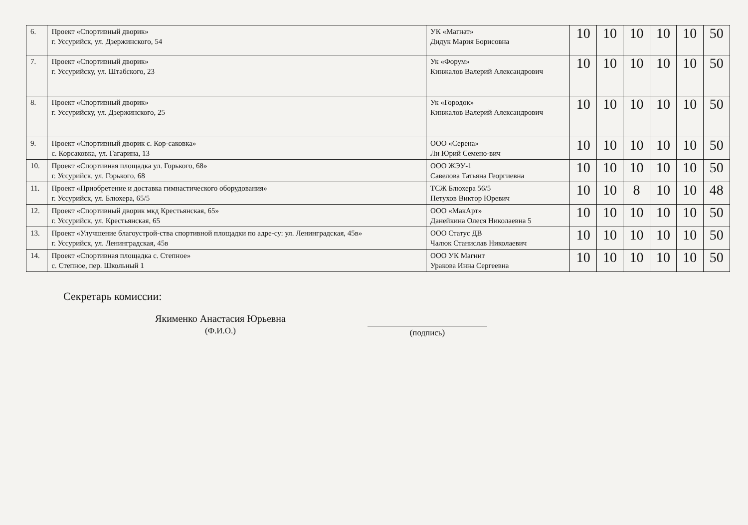| 6. | Проект «Спортивный дворик» г. Уссурийск, ул. Дзержинского, 54 | УК «Магнат» Дидук Мария Борисовна | 10 | 10 | 10 | 10 | 10 | 50 |
| 7. | Проект «Спортивный дворик» г. Уссурийску, ул. Штабского, 23 | Ук «Форум» Кинжалов Валерий Александрович | 10 | 10 | 10 | 10 | 10 | 50 |
| 8. | Проект «Спортивный дворик» г. Уссурийску, ул. Дзержинского, 25 | Ук «Городок» Кинжалов Валерий Александрович | 10 | 10 | 10 | 10 | 10 | 50 |
| 9. | Проект «Спортивный дворик с. Кор-саковка» с. Корсаковка, ул. Гагарина, 13 | ООО «Серена» Ли Юрий Семено-вич | 10 | 10 | 10 | 10 | 10 | 50 |
| 10. | Проект «Спортивная площадка ул. Горького, 68» г. Уссурийск, ул. Горького, 68 | ООО ЖЭУ-1 Савелова Татьяна Георгиевна | 10 | 10 | 10 | 10 | 10 | 50 |
| 11. | Проект «Приобретение и доставка гимнастического оборудования» г. Уссурийск, ул. Блюхера, 65/5 | ТСЖ Блюхера 56/5 Петухов Виктор Юревич | 10 | 10 | 8 | 10 | 10 | 48 |
| 12. | Проект «Спортивный дворик мкд Крестьянская, 65» г. Уссурийск, ул. Крестьянская, 65 | ООО «МакАрт» Данейкина Олеся Николаевна 5 | 10 | 10 | 10 | 10 | 10 | 50 |
| 13. | Проект «Улучшение благоустрой-ства спортивной площадки по адре-су: ул. Ленинградская, 45в» г. Уссурийск, ул. Ленинградская, 45в | ООО Статус ДВ Чалюк Станислав Николаевич | 10 | 10 | 10 | 10 | 10 | 50 |
| 14. | Проект «Спортивная площадка с. Степное» с. Степное, пер. Школьный 1 | ООО УК Магнит Уракова Инна Сергеевна | 10 | 10 | 10 | 10 | 10 | 50 |
Секретарь комиссии:
Якименко Анастасия Юрьевна
(Ф.И.О.)
(подпись)